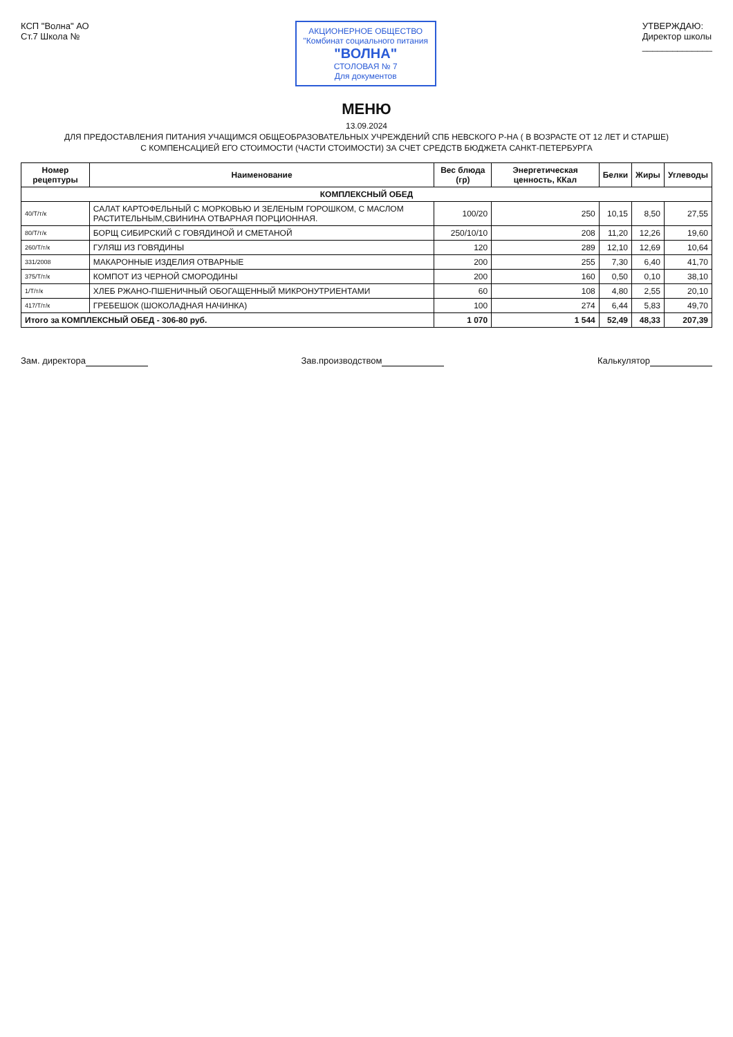КСП "Волна" АО
Ст.7 Школа №
АКЦИОНЕРНОЕ ОБЩЕСТВО
"Комбинат социального питания
"ВОЛНА"
СТОЛОВАЯ № 7
Для документов
УТВЕРЖДАЮ:
Директор школы
______________
МЕНЮ
13.09.2024
ДЛЯ ПРЕДОСТАВЛЕНИЯ ПИТАНИЯ УЧАЩИМСЯ ОБЩЕОБРАЗОВАТЕЛЬНЫХ УЧРЕЖДЕНИЙ СПБ НЕВСКОГО Р-НА ( В ВОЗРАСТЕ ОТ 12 ЛЕТ И СТАРШЕ)
С КОМПЕНСАЦИЕЙ ЕГО СТОИМОСТИ (ЧАСТИ СТОИМОСТИ) ЗА СЧЕТ СРЕДСТВ БЮДЖЕТА САНКТ-ПЕТЕРБУРГА
| Номер рецептуры | Наименование | Вес блюда (гр) | Энергетическая ценность, ККал | Белки | Жиры | Углеводы |
| --- | --- | --- | --- | --- | --- | --- |
| КОМПЛЕКСНЫЙ ОБЕД | | | | | | |
| 40/Т/т/к | САЛАТ КАРТОФЕЛЬНЫЙ С МОРКОВЬЮ И ЗЕЛЕНЫМ ГОРОШКОМ, С МАСЛОМ РАСТИТЕЛЬНЫМ,СВИНИНА ОТВАРНАЯ ПОРЦИОННАЯ. | 100/20 | 250 | 10,15 | 8,50 | 27,55 |
| 80/Т/т/к | БОРЩ СИБИРСКИЙ С ГОВЯДИНОЙ И СМЕТАНОЙ | 250/10/10 | 208 | 11,20 | 12,26 | 19,60 |
| 260/Т/т/к | ГУЛЯШ ИЗ ГОВЯДИНЫ | 120 | 289 | 12,10 | 12,69 | 10,64 |
| 331/2008 | МАКАРОННЫЕ ИЗДЕЛИЯ ОТВАРНЫЕ | 200 | 255 | 7,30 | 6,40 | 41,70 |
| 375/Т/т/к | КОМПОТ ИЗ ЧЕРНОЙ СМОРОДИНЫ | 200 | 160 | 0,50 | 0,10 | 38,10 |
| 1/Т/т/к | ХЛЕБ РЖАНО-ПШЕНИЧНЫЙ ОБОГАЩЕННЫЙ МИКРОНУТРИЕНТАМИ | 60 | 108 | 4,80 | 2,55 | 20,10 |
| 417/Т/т/к | ГРЕБЕШОК (ШОКОЛАДНАЯ НАЧИНКА) | 100 | 274 | 6,44 | 5,83 | 49,70 |
| Итого за КОМПЛЕКСНЫЙ ОБЕД - 306-80 руб. | | 1 070 | 1 544 | 52,49 | 48,33 | 207,39 |
Зам. директора Зав.производством Калькулятор